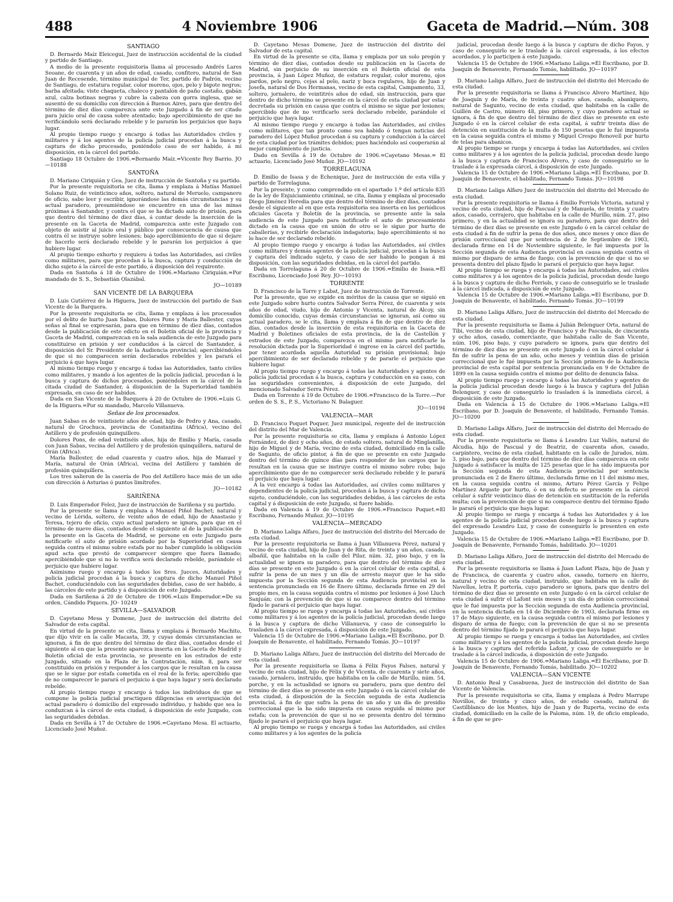488 4 Noviembre 1906 Gaceta de Madrid.—Núm. 308
SANTIAGO
D. Bernardo Maíz Eleicegui, Juez de instrucción accidental de la ciudad y partido de Santiago.
A medio de la presente requisitoria llama al procesado Andrés Lares Seoane, de cuarenta y un años de edad, casado, confitero, natural de San Juan de Recesende, término municipal de Ter, partido de Padrón, vecino de Santiago, de estatura regular, color moreno, ojos, pelo y bigote negros; barba afeitada; viste chaqueta, chaleco y pantalón de paño castaño, gabán azul, calza botinas negras y cubre la cabeza con gorra inglesa, que se ausentó de su domicilio con dirección á Buenos Aires, para que dentro del término de diez días comparezca ante este Juzgado á fin de ser citado para juicio oral de causa sobre atentado; bajo apercibimiento de que no verificándolo será declarado rebelde y le pararán los perjuicios que haya lugar.
Al propio tiempo ruego y encargo á todas las Autoridades civiles y militares y á los agentes de la policía judicial procedan á la busca y captura de dicho procesado, poniéndolo caso de ser habido, á mi disposición, en la cárcel del partido.
Santiago 18 Octubre de 1906.=Bernardo Maíz.=Vicente Rey Barrio. JO—10188
SANTOÑA
D. Mariano Ciriquián y Gea, Juez de instrucción de Santoña y su partido.
Por la presente requisitoria se cita, llama y emplaza á Matías Manuel Solano Ruiz, de veinticinco años, soltero, natural de Meruelo, campanero de oficio, sabe leer y escribir, ignorándose las demás circunstancias y su actual paradero, presumiéndose se encuentre en una de las minas próximas á Santander, y contra el que se ha dictado auto de prisión, para que dentro del término de diez días, á contar desde la inserción de la presente en la Gaceta de Madrid, comparezca ante este Juzgado con objeto de asistir al juicio oral y público por consecuencia de causa que contra él se instruye sobre lesiones; bajo apercibimiento de que si dejare de hacerlo será declarado rebelde y le pararán los perjuicios á que hubiere lugar.
Al propio tiempo exhorto y requiero á todas las Autoridades, así civiles como militares, para que procedan á la busca, captura y conducción de dicho sujeto á la cárcel de este partido, á disposición del requirente.
Dada en Santoña á 18 de Octubre de 1906.=Mariano Ciriquián.=Por mandado de S. S., Sebastián Olazábal.
JO—10189
SAN VICENTE DE LA BARQUERA
D. Luis Gutiérrez de la Higuera, Juez de instrucción del partido de San Vicente de la Barquera.
Por la presente requisitoria se cita, llama y emplaza á los procesados por el delito de hurto Juan Sabas, Dolores Pons y María Ballester, cuyas señas al final se expresarán, para que en término de diez días, contados desde la publicación de este edicto en el Boletín oficial de la provincia y Gaceta de Madrid, comparezcan en la sala audiencia de este Juzgado para constituirse en prisión y ser conducidos á la cárcel de Santander, á disposición del Sr. Presidente de la Audiencia provincial; apercibiéndoles de que si no comparecen serán declarados rebeldes y les parará el perjuicio á que haya lugar.
Al mismo tiempo ruego y encargo á todas las Autoridades, tanto civiles como militares, y mando á los agentes de la policía judicial, procedan á la busca y captura de dichos procesados, poniéndoles en la cárcel de la citada ciudad de Santander, á disposición de la Superioridad también expresada, en caso de ser habidos.
Dada en San Vicente de la Barquera á 20 de Octubre de 1906.=Luis G. de la Higuera.=Por su mandado, Marcelo Villanueva.
Señas de los procesados.
Juan Sabas es de veintisiete años de edad, hijo de Pedro y Ana, casado, natural de Grochuca, provincia de Constantina (Africa), vecino del Astillero y de profesión quinquillero.
Dolores Pons, de edad veintiséis años, hija de Emilio y María, casada con Juan Sabas, vecina del Astillero y de profesión quinquillera, natural de Orán (Africa).
María Ballester, de edad cuarenta y cuatro años, hija de Manuel y María, natural de Orán (Africa), vecina del Astillero y también de profesión quinquillera.
Los tres salieron de la casería de Poo del Astillero hace más de un año con dirección á Asturias ó puntos limítrofes.
JO—10182
SARIÑENA
D. Luis Emperador Felez, Juez de instrucción de Sariñena y su partido.
Por la presente se llama y emplaza á Manuel Piñol Bachet; natural y vecino de Lérida, soltero, de veinte años de edad, hijo de Anastasio y Teresa, tejero de oficio, cuyo actual paradero se ignora, para que en el término de nueve días, contados desde el siguiente al de la publicación de la presente en la Gaceta de Madrid, se persone en este Juzgado para notificarle el auto de prisión acordado por la Superioridad en causa seguida contra el mismo sobre estafa por no haber cumplido la obligación apud acta que prestó de comparecer siempre que fuera llamado; apercibiéndole que si no lo verifica será declarado rebelde, parándole el perjuicio que hubiere lugar.
Asimismo ruego y encargo á todos los Sres. Jueces, Autoridades y policía judicial procedan á la busca y captura de dicho Manuel Piñol Bachet, conduciéndolo con las seguridades debidas, caso de ser habido, á las cárceles de este partido y á disposición de este Juzgado.
Dada en Sariñena á 20 de Octubre de 1906.=Luis Emperador.=De su orden, Cándido Piquera. JO- 10249
SEVILLA—SALVADOR
D. Cayetano Mesa y Domene, Juez de instrucción del distrito del Salvador de esta capital.
En virtud de la presente se cita, llama y emplaza á Bernardo Machito, que dijo vivir en la calle Macasta, 39, y cuyas demás circunstancias se ignoran, á fin de que dentro del término de diez días, contados desde el siguiente al en que la presente aparezca inserta en la Gaceta de Madrid y Boletín oficial de esta provincia, se presente en los estrados de este Juzgado, situado en la Plaza de la Contratación, núm. 8, para ser constituido en prisión y responder á los cargos que le resultan en la causa que se le sigue por estafa cometida en el real de la feria; apercibido que de no comparecer le parará el perjuicio á que haya lugar y será declarado rebelde.
Al propio tiempo ruego y encargo á todos los individuos de que se compone la policía judicial practiquen diligencias en averiguación del actual paradero ó domicilio del expresado individuo, y habido que sea lo conduzcan á la cárcel de esta ciudad, á disposición de este Juzgado, con las seguridades debidas.
Dada en Sevilla á 17 de Octubre de 1906.=Cayetano Mesa. El actuario, Licenciado José Muñoz.
D. Cayetano Mesas Domene, Juez de instrucción del distrito del Salvador de esta capital.
En virtud de la presente se cita, llama y emplaza por un solo pregón y término de diez días, contados desde su publicación en la Gaceta de Madrid, sin perjuicio de su inserción en el Boletín oficial de esta provincia, á Juan López Muñoz, de estatura regular, color moreno, ojos pardos, pelo negro, cejas al pelo, nariz y boca regulares, hijo de Juan y Josefa, natural de Dos Hermanas, vecino de esta capital, Campamento, 33, soltero, jornalero, de veintitrés años de edad, sin instrucción, para que dentro de dicho término se presente en la cárcel de esta ciudad por estar decretada su prisión en causa que contra el mismo se sigue por lesiones; apercibido que de no verificarlo será declarado rebelde, parándole el perjuicio que haya lugar.
Al mismo tiempo ruego y encargo á todas las Autoridades, así civiles como militares, que tan pronto como sea habido ó tengan noticias del paradero del López Muñoz procedan á su captura y conducción á la cárcel de esta ciudad por los trámites debidos; pues haciéndolo así cooperarán al mejor cumplimiento de justicia.
Dado en Sevilla á 19 de Octubre de 1906.=Cayetano Mesas.= El actuario, Licenciado José Muñoz. JO—10192
TORRELAGUNA
D. Emilio de Isasa y de Echenique, Juez de instrucción de esta villa y partido de Torrelaguna.
Por la presente, y como comprendido en el apartado 1.º del artículo 835 de la ley de Enjuiciamiento criminal, se cita, llama y emplaza al procesado Diego Jiménez Heredia para que dentro del término de diez días, contados desde el siguiente al en que esta requisitoria sea inserta en los periódicos oficiales Gaceta y Boletín de la provincia, se presente ante la sala audiencia de este Juzgado para notificarle el auto de procesamiento dictado en la causa que en unión de otro se le sigue por hurto de caballerías, y recibirle declaración indagatoria; bajo apercibimiento si no lo hace de ser declarado rebelde.
Al propio tiempo ruego y encargo á todas las Autoridades, así civiles como militares y demás agentes de la policía judicial, procedan á la busca y captura del indicado sujeto, y caso de ser habido lo pongan á mi disposición, con las seguridades debidas, en la cárcel del partido.
Dada en Torrelaguna á 20 de Octubre de 1906.=Emilio de Isasa.=El Escribano, Licenciado José Rey. JO—10193
TORRENTE
D. Francisco de la Torre y Labat, Juez de instrucción de Torrente.
Por la presente, que se expide en méritos de la causa que se siguió en este Juzgado sobre hurto contra Salvador Serra Pérez, de cuarenta y seis años de edad, viudo, hijo de Antonio y Vicenta, natural de Alcoy, sin domicilio conocido, cuyas demás circunstancias se ignoran, así como su actual paradero, se le cita, llama y emplaza á fin de que dentro de diez días, contados desde la inserción de esta requisitoria en la Gaceta de Madrid y Boletines oficiales de esta provincia, de la de Castellón y estrados de este Juzgado, comparezca en el mismo para notificarle la resolución dictada por la Superioridad é ingrese en la cárcel del partido, por tener acordada aquella Autoridad su prisión provisional; bajo apercibimiento de ser declarado rebelde y de pararle el perjuicio que hubiere lugar.
Al propio tiempo ruego y encargo á todas las Autoridades y agentes de policía judicial procedan á la busca, captura y conducción en su caso, con las seguridades convenientes, á disposición de este Juzgado, del mencionado Salvador Serra Pérez.
Dada en Torrente á 19 de Octubre de 1906.=Francisco de la Torre.—Por orden de S. S., P. S., Victoriano N. Balaguer.
JO—10194
VALENCIA—MAR
D. Francisco Poquet Poquer, Juez municipal, regente del de instrucción del distrito del Mar de Valencia.
Por la presente requisitoria se cita, llama y emplaza á Antonio López Fernández, de diez y ocho años, de estado soltero, natural de Minglanilla, hijo de Miguel y de María, vecino de esta ciudad, domiciliado en la calle de Sagunto, de oficio pintor, á fin de que se presente en este Juzgado dentro del término de quince días para responder de los cargos que le resultan en la causa que se instruye contra el mismo sobre robo; bajo apercibimiento que de no comparecer será declarado rebelde y le parará el perjuicio que haya lugar.
A la vez encargo á todas las Autoridades, así civiles como militares y dependientes de la policía judicial, procedan á la busca y captura de dicho sujeto, conduciéndole, con las seguridades debidas, á las cárceles de esta capital y á disposición de este Juzgado, si fuere habido.
Dada en Valencia á 19 de Octubre de 1906.=Francisco Poquet.=El Escribano, Fernando Muñoz. JO—10195
VALENCIA—MERCADO
D. Mariano Laliga Alfaro, Juez de instrucción del distrito del Mercado de esta ciudad.
Por la presente requisitoria se llama á Juan Villanueva Pérez, natural y vecino de esta ciudad, hijo de Juan y de Rita, de treinta y un años, casado, albañil, que habitaba en la calle del Pilar, núm. 32, piso bajo, y en la actualidad se ignora su paradero, para que dentro del término de diez días se presente en este Juzgado ó en la cárcel celular de esta capital, á sufrir la pena de un mes y un día de arresto mayor que le ha sido impuesta por la Sección segunda de esta Audiencia provincial en la sentencia pronunciada en 16 de Enero último, declarada firme en 29 del propio mes, en la causa seguida contra el mismo por lesiones á José Lluch Sanjuán; con la prevención de que si no comparece dentro del término fijado le parará el perjuicio que haya lugar.
Al propio tiempo se ruega y encarga á todas las Autoridades, así civiles como militares y á los agentes de la policía judicial, procedan desde luego á la busca y captura de dicho Villanueva, y caso de conseguirlo lo trasladen á la cárcel expresada, á disposición de este Juzgado.
Valencia 15 de Octubre de 1906.=Mariano Laliga.=El Escribano, por D. Joaquín de Benavente, el habilitado, Fernando Tomás. JO—10197
D. Mariano Laliga Alfaro, Juez de instrucción del distrito del Mercado de esta ciudad.
Por la presente requisitoria se llama á Félix Fayos Falses, natural y vecino de esta ciudad, hijo de Félix y de Vicenta, de cuarenta y siete años, casado, jornalero, instruído, que habitaba en la calle de Murillo, núm. 54, porche, y en la actualidad se ignora su paradero, para que dentro del término de diez días se presente en este Juzgado ó en la cárcel celular de esta ciudad, á disposición de la Sección segunda de esta Audiencia provincial, á fin de que sufra la pena de un año y un día de presidio correccional que la ha sido impuesta en causa seguida al mismo por estafa; con la prevención de que si no se presenta dentro del término fijado le parará el perjuicio que haya lugar.
Al propio tiempo se ruega y encarga á todas las Autoridades, así civiles como militares y á los agentes de la policía
judicial, procedan desde luego á la busca y captura de dicho Fayos, y caso de conseguirlo se le traslade á la cárcel expresada, á los efectos acordados, y lo participen á este Juzgado.
Valencia 15 de Octubre de 1906.=Mariano Laliga.=El Escribano, por D. Joaquín de Benavente, Fernando Tomás, habilitado. JO—10197
D. Mariano Laliga Alfaro, Juez de instrucción del distrito del Mercado de esta ciudad.
Por la presente requisitoria se llama á Francisco Alvero Martínez, hijo de Joaquín y de María, de treinta y cuatro años, casado, abaniquero, natural de Sagunto, vecino de esta ciudad, que habitaba en la calle de Guillén de Castro, número 48, piso primero, y cuyo paradero actual se ignora, á fin de que dentro del término de diez días se presente en este Juzgado ó en la cárcel celular de esta capital, á sufrir treinta días de detención en sustitución de la multa de 150 pesetas que le fué impuesta en la causa seguida contra el mismo y Miguel Crespo Renovell por hurto de telas para abanicos.
Al propio tiempo se ruega y encarga á todas las Autoridades, así civiles como militares y á los agentes de la policía judicial, procedan desde luego á la busca y captura de Francisco Alvero, y caso de conseguirlo se le traslade á la expresada cárcel, á disposición de este Juzgado.
Valencia 15 de Octubre de 1906.=Mariano Laliga.=El Escribano, por D. Joaquín de Benavente, el habilitado, Fernando Tomás. JO—10198
D. Mariano Laliga Alfaro Juez de instrucción del distrito del Mercado de esta ciudad.
Por la presente requisitoria se llama á Emilio Ferriols Victoria, natural y vecino de esta ciudad, hijo de Pascual y de Manuela, de treinta y cuatro años, casado, cerrajero, que habitaba en la calle de Murillo, núm. 27, piso primero, y en la actualidad se ignora su paradero, para que dentro del término de diez días se presente en este Juzgado ó en la cárcel celular de esta ciudad á fin de sufrir la pena de dos años, once meses y once días de prisión correccional que por sentencia de 2 de Septiembre de 1903, declarada firme en 14 de Noviembre siguiente, le fué impuesta por la Sección segunda de esta Audiencia provincial en causa seguida contra el mismo por disparo de arma de fuego; con la prevención de que si no se presenta dentro del plazo fijado le parará el perjuicio que haya lugar.
Al propio tiempo se ruega y encarga á todas las Autoridades, así civiles como militares y á los agentes de la policía judicial, procedan desde luego á la busca y captura de dicho Ferriols, y caso de conseguirlo se le traslade á la cárcel indicada, á disposición de este Juzgado.
Valencia 15 de Octubre de 1906.=Mariano Laliga.=El Escribano, por D. Joaquín de Benavente, el habilitado, Fernando Tomás. JO—10199
D. Mariano Laliga Alfaro, Juez de instrucción del distrito del Mercado de esta ciudad.
Por la presente requisitoria se llama á Julián Belenguer Orta, natural de Tibi, vecino de esta ciudad, hijo de Francisco y de Pascuala, de cincuenta y ocho años, casado, comerciante, que habitaba calle de San Vicente, núm. 106, piso bajo, y cuyo paradero se ignora, para que dentro del término de diez días se presente en este Juzgado ó en la cárcel celular á fin de sufrir la pena de un año, ocho meses y veintiún días de prisión correccional que le fué impuesta por la Sección primera de la Audiencia provincial de esta capital por sentencia pronunciada en 9 de Octubre de 1899 en la causa seguida contra el mismo por delito de denuncia falsa.
Al propio tiempo ruego y encargo á todas las Autoridades y agentes de la policía judicial procedan desde luego á la busca y captura del Julián Belenguer, y caso de conseguirlo lo trasladen á la inmediata cárcel, á disposición de este Juzgado.
Dada en Valencia á 15 de Octubre de 1906.=Mariano Laliga.=El Escribano, por D. Joaquín de Benavente, el habilitado, Fernando Tomás. JO—10200
D. Mariano Laliga Alfaro, Juez de instrucción del distrito del Mercado de esta ciudad.
Por la presente requisitoria se llama á Leandro Luz Vallés, natural de Alcudia, hijo de Pascual y de Beatriz, de cuarenta años, casado, carpintero, vecino de esta ciudad, habitante en la calle de Jurados, núm. 3, piso bajo, para que dentro del término de diez días comparezca en este Juzgado á satisfacer la multa de 125 pesetas que le ha sido impuesta por la Sección segunda de esta Audiencia provincial por sentencia pronunciada en 2 de Enero último, declarada firme en 11 del mismo mes, en la causa seguida contra el mismo, Arturo Pérez García y Felipe Martínez Argaste por hurto, ó en su defecto se presente en la cárcel celular á sufrir veinticinco días de detención en sustitución de la referida multa; con la prevención de que si no comparece dentro del término fijado le parará el perjuicio que haya lugar.
Al propio tiempo se ruega y encarga á todas las Autoridades y á los agentes de la policía judicial procedan desde luego á la busca y captura del expresado Leandro Luz, y caso de conseguirlo lo presenten en este Juzgado.
Valencia 15 de Octubre de 1906.=Mariano Laliga.=El Escribano, por D. Joaquín de Benavente, Fernando Tomás, habilitado. JO—10201
D. Mariano Laliga Alfaro, Juez de instrucción del distrito del Mercado de esta ciudad.
Por la presente requisitoria se llama á Juan Lafont Plaza, hijo de Juan y de Francisca, de cuarenta y cuatro años, casado, tornero en hierro, natural y vecino de esta ciudad, instruído, que habitaba en la calle de Navellos, letra P, portería, cuyo paradero se ignora, para que dentro del término de diez días se presente en este Juzgado ó en la cárcel celular de esta ciudad á sufrir el Lafont seis meses y un día de prisión correccional que le fué impuesta por la Sección segunda de esta Audiencia provincial, en la sentencia dictada en 14 de Diciembre de 1903, declarada firme en 17 de Mayo siguiente, en la causa seguida contra el mismo por lesiones y disparo de arma de fuego; con la prevención de que si no se presenta dentro del término fijado le parará el perjuicio que haya lugar.
Al propio tiempo se ruega y encarga á todas las Autoridades, así civiles como militares y á los agentes de la policía judicial, procedan desde luego á la busca y captura del referido Lafont, y caso de conseguirlo se le traslade á la cárcel indicada, á disposición de este Juzgado.
Valencia 15 de Octubre de 1906.=Mariano Laliga.=El Escribano, por D. Joaquín de Benavente, Fernando Tomás, habilitado. JO—10202
VALENCIA—SAN VICENTE
D. Antonio Real y Casabuena, Juez de instrucción del distrito de San Vicente de Valencia.
Por la presente requisitoria se cita, llama y emplaza á Pedro Marrupe Novillos, de treinta y cinco años, de estado casado, natural de Castilblanco de los Montes, hijo de Juan y de Ruperta, vecino de esta ciudad, domiciliado en la calle de la Paloma, núm. 19, de oficio empleado, á fin de que se pre-